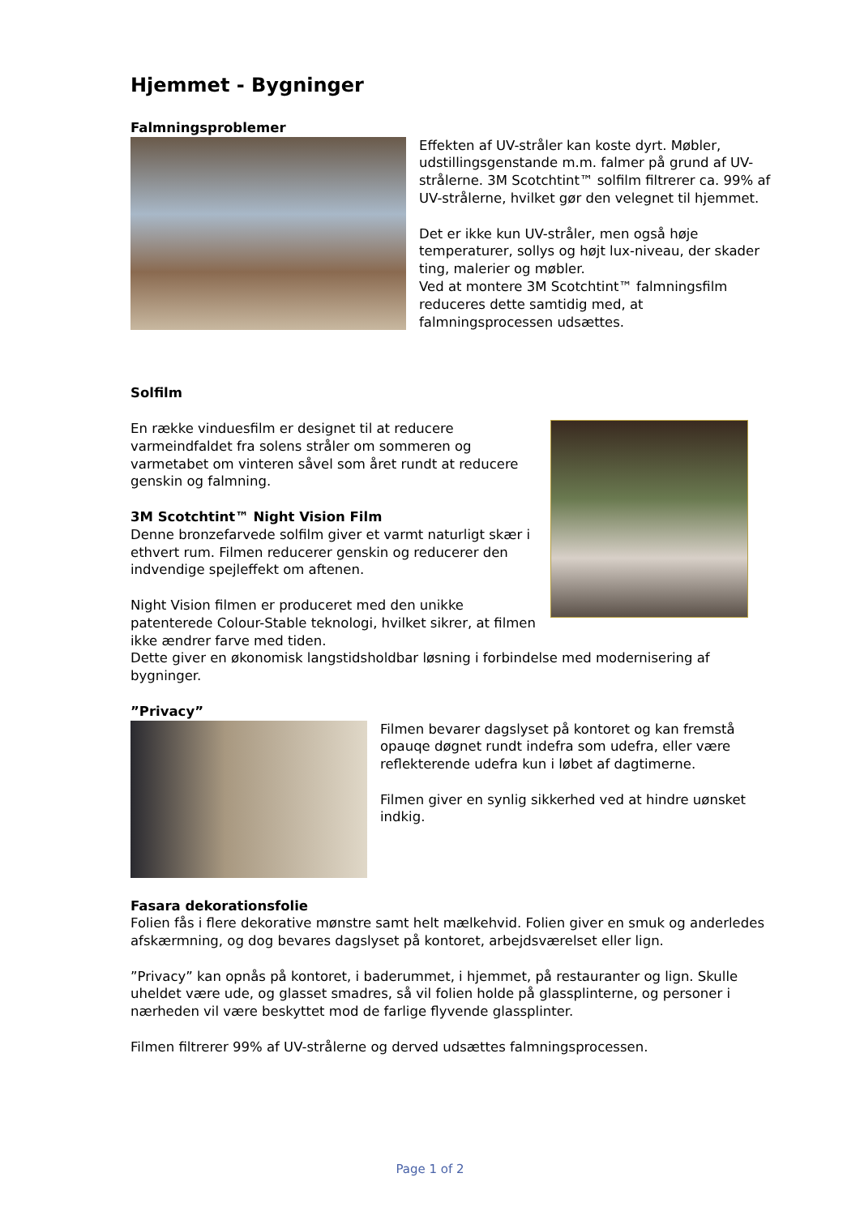Hjemmet - Bygninger
Falmningsproblemer
Effekten af UV-stråler kan koste dyrt. Møbler, udstillingsgenstande m.m. falmer på grund af UV-strålerne. 3M Scotchtint™ solfilm filtrerer ca. 99% af UV-strålerne, hvilket gør den velegnet til hjemmet.
Det er ikke kun UV-stråler, men også høje temperaturer, sollys og højt lux-niveau, der skader ting, malerier og møbler.
Ved at montere 3M Scotchtint™ falmningsfilm reduceres dette samtidig med, at falmningsprocessen udsættes.
Solfilm
En række vinduesfilm er designet til at reducere varmeindfaldet fra solens stråler om sommeren og varmetabet om vinteren såvel som året rundt at reducere genskin og falmning.
3M Scotchtint™ Night Vision Film
Denne bronzefarvede solfilm giver et varmt naturligt skær i ethvert rum. Filmen reducerer genskin og reducerer den indvendige spejleffekt om aftenen.
Night Vision filmen er produceret med den unikke patenterede Colour-Stable teknologi, hvilket sikrer, at filmen ikke ændrer farve med tiden.
Dette giver en økonomisk langstidsholdbar løsning i forbindelse med modernisering af bygninger.
”Privacy”
Filmen bevarer dagslyset på kontoret og kan fremstå opauqe døgnet rundt indefra som udefra, eller være reflekterende udefra kun i løbet af dagtimerne.
Filmen giver en synlig sikkerhed ved at hindre uønsket indkig.
Fasara dekorationsfolie
Folien fås i flere dekorative mønstre samt helt mælkehvid. Folien giver en smuk og anderledes afskærmning, og dog bevares dagslyset på kontoret, arbejdsværelset eller lign.
”Privacy” kan opnås på kontoret, i baderummet, i hjemmet, på restauranter og lign. Skulle uheldet være ude, og glasset smadres, så vil folien holde på glassplinterne, og personer i nærheden vil være beskyttet mod de farlige flyvende glassplinter.
Filmen filtrerer 99% af UV-strålerne og derved udsættes falmningsprocessen.
Page 1 of 2